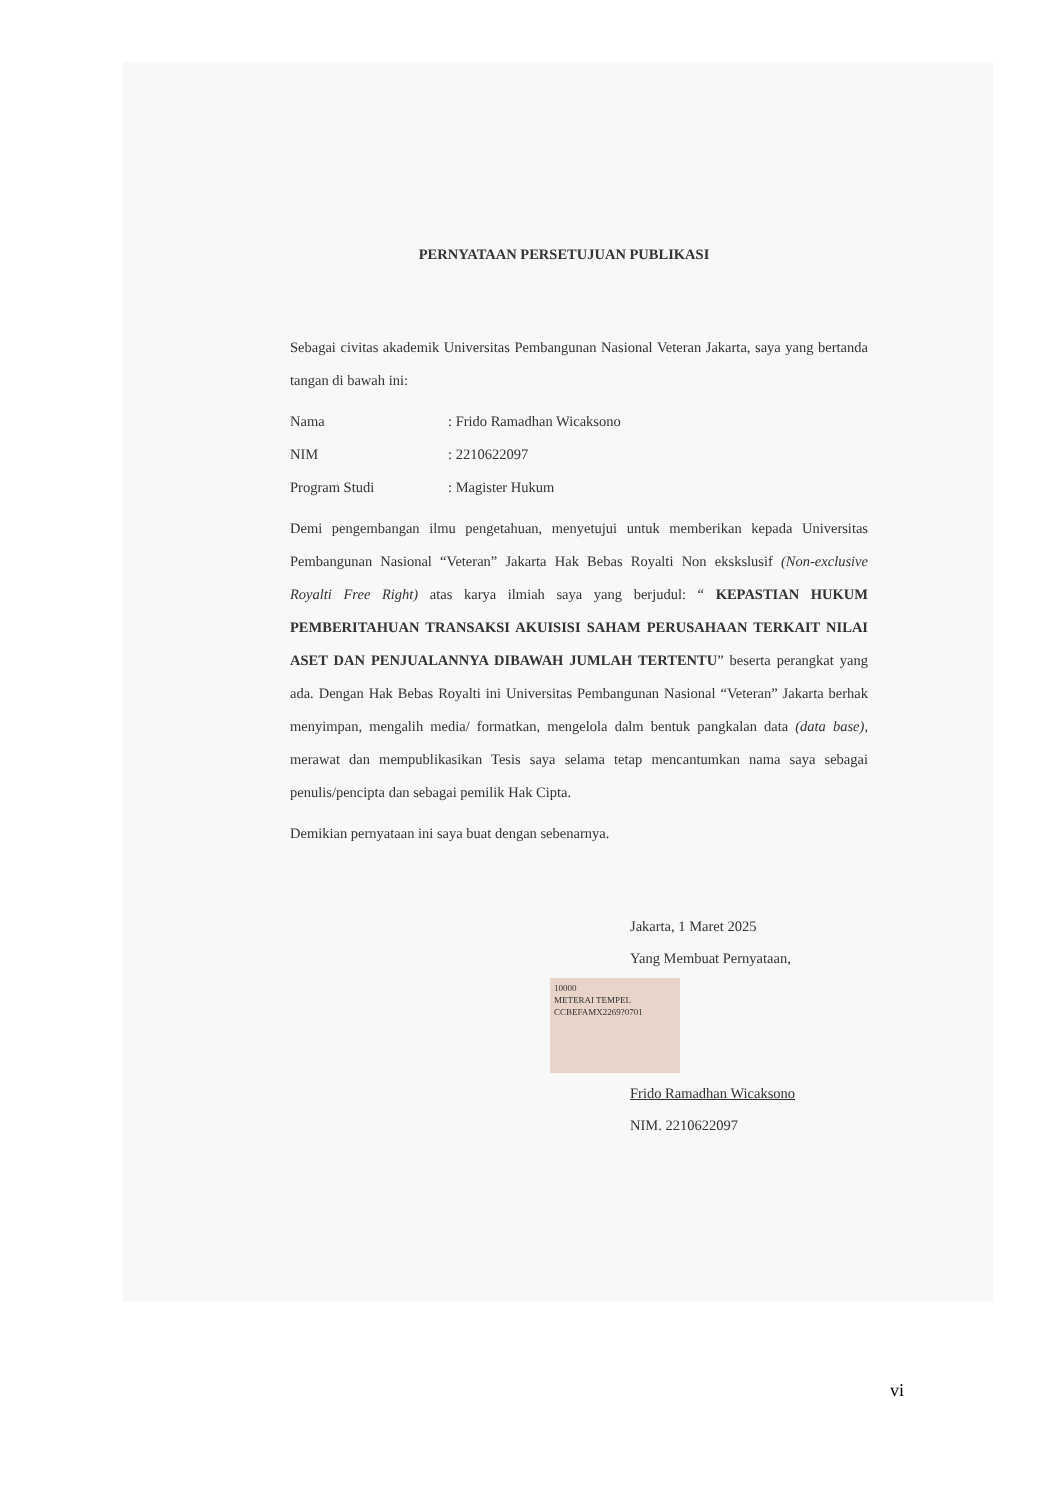PERNYATAAN PERSETUJUAN PUBLIKASI
Sebagai civitas akademik Universitas Pembangunan Nasional Veteran Jakarta, saya yang bertanda tangan di bawah ini:
| Nama | : Frido Ramadhan Wicaksono |
| NIM | : 2210622097 |
| Program Studi | : Magister Hukum |
Demi pengembangan ilmu pengetahuan, menyetujui untuk memberikan kepada Universitas Pembangunan Nasional “Veteran” Jakarta Hak Bebas Royalti Non ekskslusif (Non-exclusive Royalti Free Right) atas karya ilmiah saya yang berjudul: “ KEPASTIAN HUKUM PEMBERITAHUAN TRANSAKSI AKUISISI SAHAM PERUSAHAAN TERKAIT NILAI ASET DAN PENJUALANNYA DIBAWAH JUMLAH TERTENTU” beserta perangkat yang ada. Dengan Hak Bebas Royalti ini Universitas Pembangunan Nasional “Veteran” Jakarta berhak menyimpan, mengalih media/ formatkan, mengelola dalm bentuk pangkalan data (data base), merawat dan mempublikasikan Tesis saya selama tetap mencantumkan nama saya sebagai penulis/pencipta dan sebagai pemilik Hak Cipta.
Demikian pernyataan ini saya buat dengan sebenarnya.
Jakarta, 1 Maret 2025
Yang Membuat Pernyataan,
10000
METERAI TEMPEL
CCBEFAMX2269?0701
Frido Ramadhan Wicaksono
NIM. 2210622097
vi